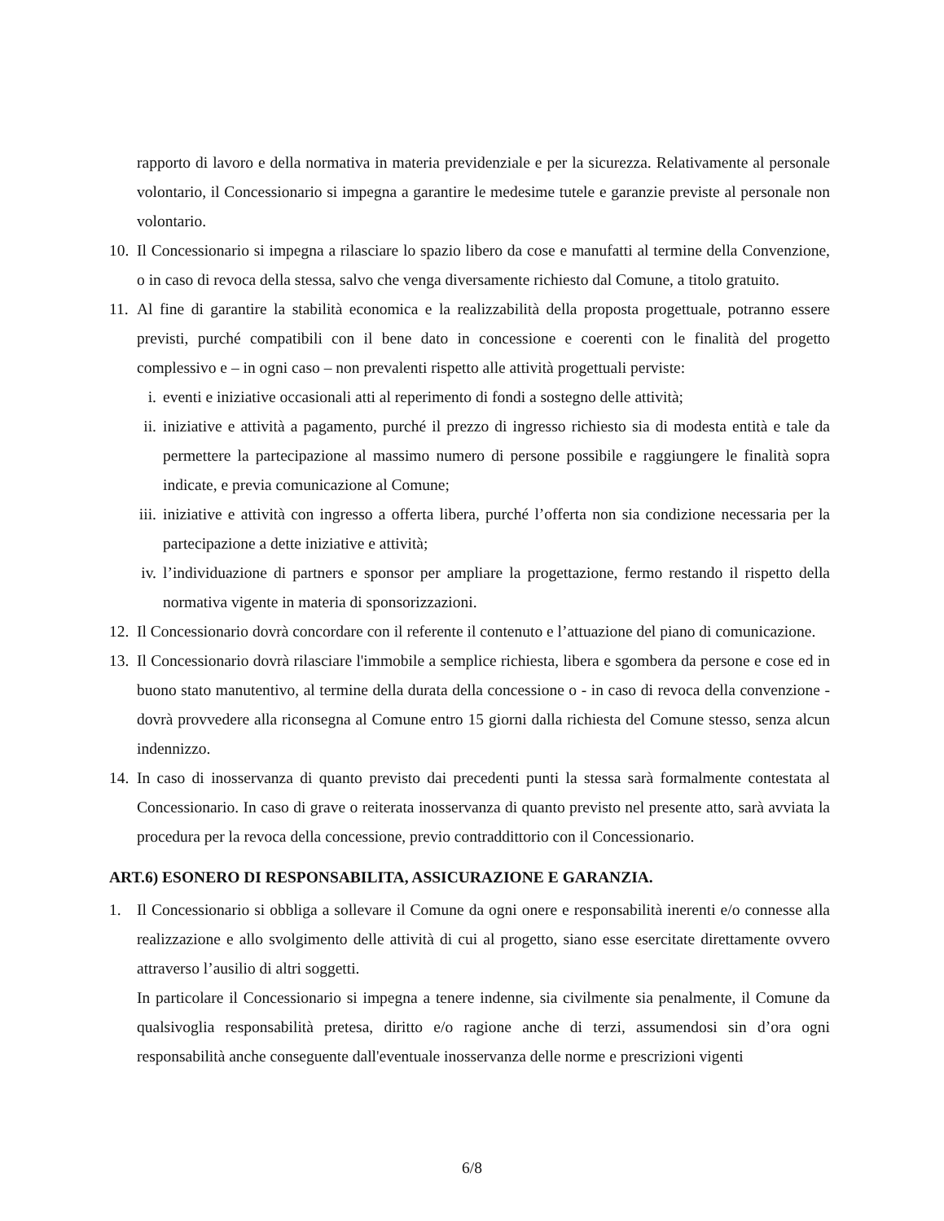rapporto di lavoro e della normativa in materia previdenziale e per la sicurezza. Relativamente al personale volontario, il Concessionario si impegna a garantire le medesime tutele e garanzie previste al personale non volontario.
10.
Il Concessionario si impegna a rilasciare lo spazio libero da cose e manufatti al termine della Convenzione, o in caso di revoca della stessa, salvo che venga diversamente richiesto dal Comune, a titolo gratuito.
11.
Al fine di garantire la stabilità economica e la realizzabilità della proposta progettuale, potranno essere previsti, purché compatibili con il bene dato in concessione e coerenti con le finalità del progetto complessivo e – in ogni caso – non prevalenti rispetto alle attività progettuali perviste:
i. eventi e iniziative occasionali atti al reperimento di fondi a sostegno delle attività;
ii. iniziative e attività a pagamento, purché il prezzo di ingresso richiesto sia di modesta entità e tale da permettere la partecipazione al massimo numero di persone possibile e raggiungere le finalità sopra indicate, e previa comunicazione al Comune;
iii. iniziative e attività con ingresso a offerta libera, purché l’offerta non sia condizione necessaria per la partecipazione a dette iniziative e attività;
iv. l’individuazione di partners e sponsor per ampliare la progettazione, fermo restando il rispetto della normativa vigente in materia di sponsorizzazioni.
12.
Il Concessionario dovrà concordare con il referente il contenuto e l’attuazione del piano di comunicazione.
13.
Il Concessionario dovrà rilasciare l'immobile a semplice richiesta, libera e sgombera da persone e cose ed in buono stato manutentivo, al termine della durata della concessione o - in caso di revoca della convenzione - dovrà provvedere alla riconsegna al Comune entro 15 giorni dalla richiesta del Comune stesso, senza alcun indennizzo.
14.
In caso di inosservanza di quanto previsto dai precedenti punti la stessa sarà formalmente contestata al Concessionario. In caso di grave o reiterata inosservanza di quanto previsto nel presente atto, sarà avviata la procedura per la revoca della concessione, previo contraddittorio con il Concessionario.
ART.6) ESONERO DI RESPONSABILITA, ASSICURAZIONE E GARANZIA.
1. Il Concessionario si obbliga a sollevare il Comune da ogni onere e responsabilità inerenti e/o connesse alla realizzazione e allo svolgimento delle attività di cui al progetto, siano esse esercitate direttamente ovvero attraverso l’ausilio di altri soggetti.
In particolare il Concessionario si impegna a tenere indenne, sia civilmente sia penalmente, il Comune da qualsivoglia responsabilità pretesa, diritto e/o ragione anche di terzi, assumendosi sin d’ora ogni responsabilità anche conseguente dall'eventuale inosservanza delle norme e prescrizioni vigenti
6/8